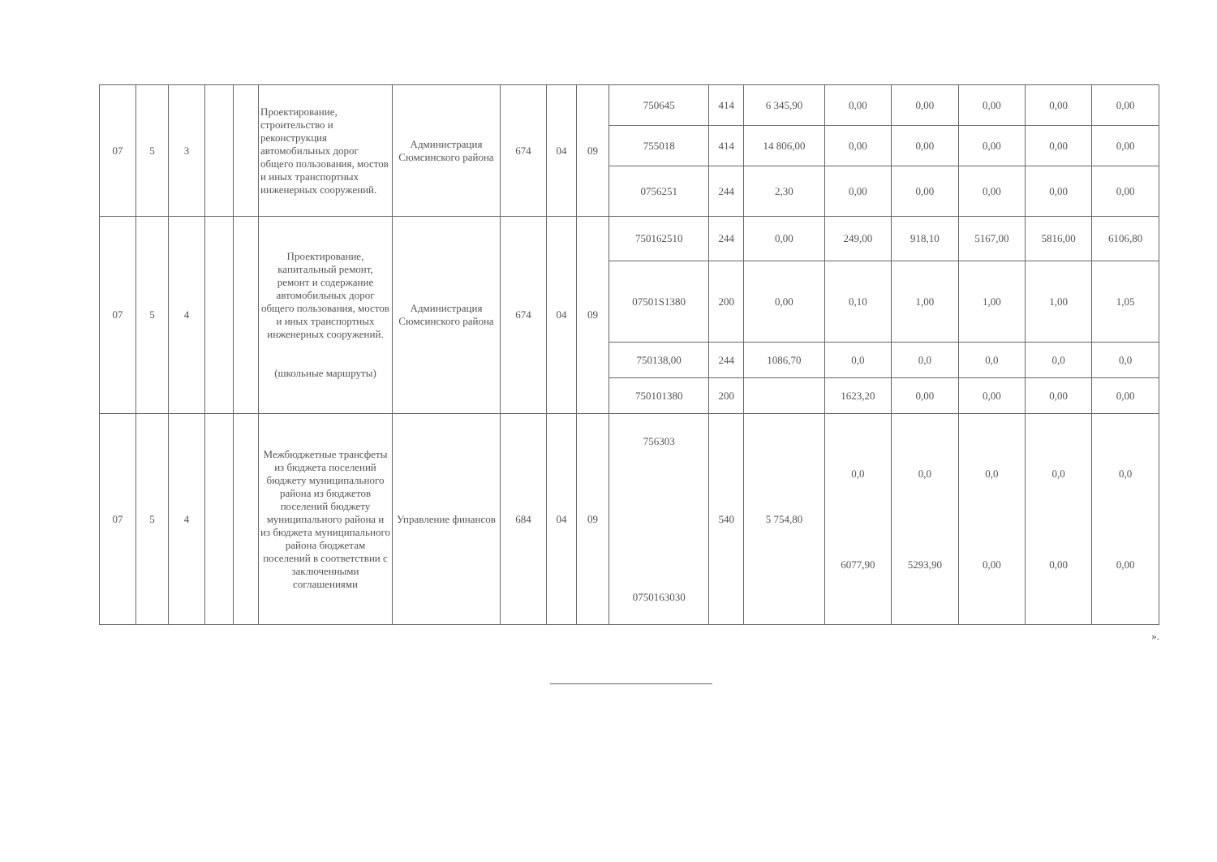| 07 | 5 | 3 | | | Проектирование, строительство и реконструкция автомобильных дорог общего пользования, мостов и иных транспортных инженерных сооружений. | Администрация Сюмсинского района | 674 | 04 | 09 | 750645 | 414 | 6 345,90 | 0,00 | 0,00 | 0,00 | 0,00 | 0,00 |
| | | | | | | | | | | 755018 | 414 | 14 806,00 | 0,00 | 0,00 | 0,00 | 0,00 | 0,00 |
| | | | | | | | | | | 0756251 | 244 | 2,30 | 0,00 | 0,00 | 0,00 | 0,00 | 0,00 |
| 07 | 5 | 4 | | | Проектирование, капитальный ремонт, ремонт и содержание автомобильных дорог общего пользования, мостов и иных транспортных инженерных сооружений. (школьные маршруты) | Администрация Сюмсинского района | 674 | 04 | 09 | 750162510 | 244 | 0,00 | 249,00 | 918,10 | 5167,00 | 5816,00 | 6106,80 |
| | | | | | | | | | | 07501S1380 | 200 | 0,00 | 0,10 | 1,00 | 1,00 | 1,00 | 1,05 |
| | | | | | | | | | | 750138,00 | 244 | 1086,70 | 0,0 | 0,0 | 0,0 | 0,0 | 0,0 |
| | | | | | | | | | | 750101380 | 200 | | 1623,20 | 0,00 | 0,00 | 0,00 | 0,00 |
| 07 | 5 | 4 | | | Межбюджетные трансфеты из бюджета поселений бюджету муниципального района из бюджетов поселений бюджету муниципального района и из бюджета муниципального района бюджетам поселений в соответствии с заключенными соглашениями | Управление финансов | 684 | 04 | 09 | 756303 0750163030 | 540 | 5 754,80 | 0,0 6077,90 | 0,0 5293,90 | 0,0 0,00 | 0,0 0,00 | 0,0 0,00 |
».